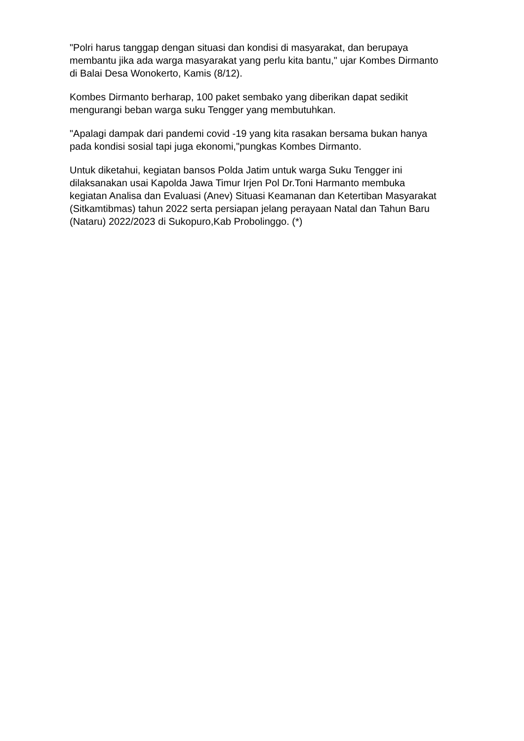"Polri harus tanggap dengan situasi dan kondisi di masyarakat, dan berupaya membantu jika ada warga masyarakat yang perlu kita bantu," ujar Kombes Dirmanto di Balai Desa Wonokerto, Kamis (8/12).
Kombes Dirmanto berharap, 100 paket sembako yang diberikan dapat sedikit mengurangi beban warga suku Tengger yang membutuhkan.
"Apalagi dampak dari pandemi covid -19 yang kita rasakan bersama bukan hanya pada kondisi sosial tapi juga ekonomi,"pungkas Kombes Dirmanto.
Untuk diketahui, kegiatan bansos Polda Jatim untuk warga Suku Tengger ini dilaksanakan usai Kapolda Jawa Timur Irjen Pol Dr.Toni Harmanto membuka kegiatan Analisa dan Evaluasi (Anev) Situasi Keamanan dan Ketertiban Masyarakat (Sitkamtibmas) tahun 2022 serta persiapan jelang perayaan Natal dan Tahun Baru (Nataru) 2022/2023 di Sukopuro,Kab Probolinggo. (*)